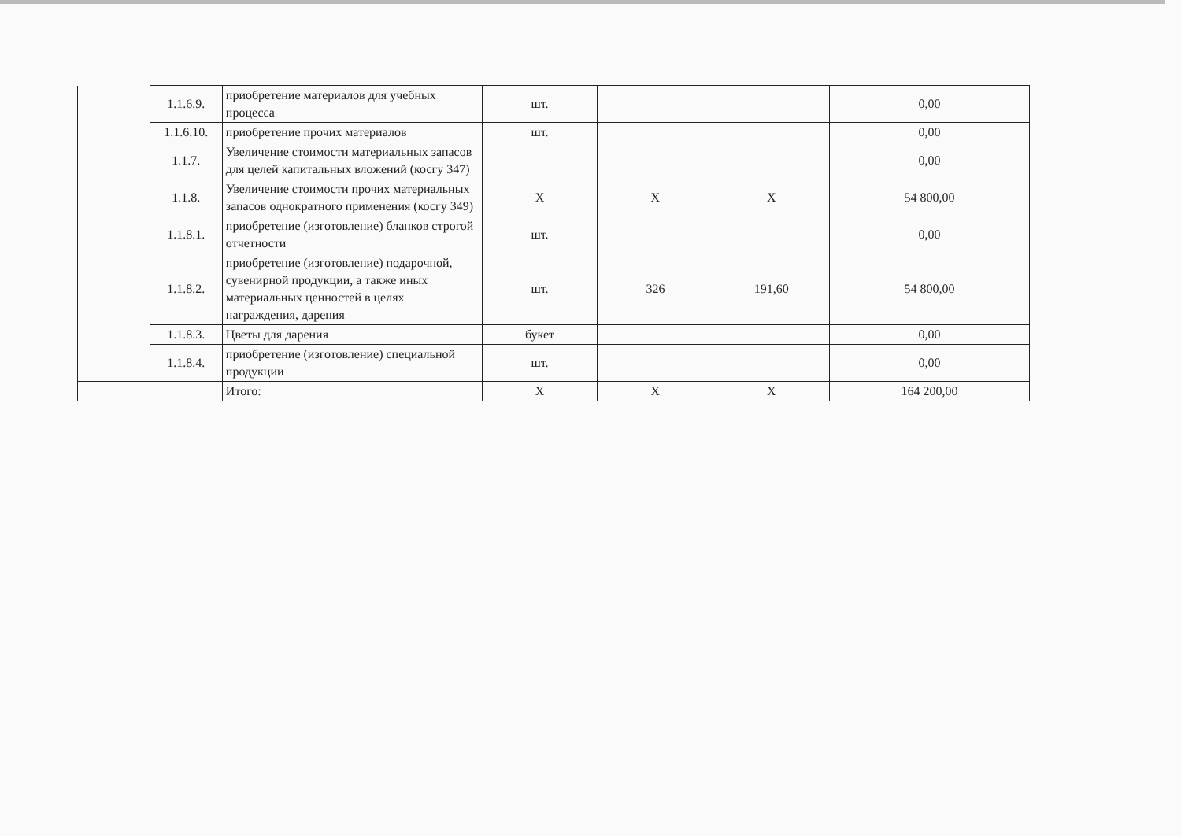| | 1.1.6.9. | приобретение материалов для учебных процесса | шт. | | | 0,00 |
| | 1.1.6.10. | приобретение прочих материалов | шт. | | | 0,00 |
| | 1.1.7. | Увеличение стоимости материальных запасов для целей капитальных вложений (косгу 347) | | | | 0,00 |
| | 1.1.8. | Увеличение стоимости прочих материальных запасов однократного применения (косгу 349) | Х | Х | Х | 54 800,00 |
| | 1.1.8.1. | приобретение (изготовление) бланков строгой отчетности | шт. | | | 0,00 |
| | 1.1.8.2. | приобретение (изготовление) подарочной, сувенирной продукции, а также иных материальных ценностей в целях награждения, дарения | шт. | 326 | 191,60 | 54 800,00 |
| | 1.1.8.3. | Цветы для дарения | букет | | | 0,00 |
| | 1.1.8.4. | приобретение (изготовление) специальной продукции | шт. | | | 0,00 |
| | | Итого: | Х | Х | Х | 164 200,00 |